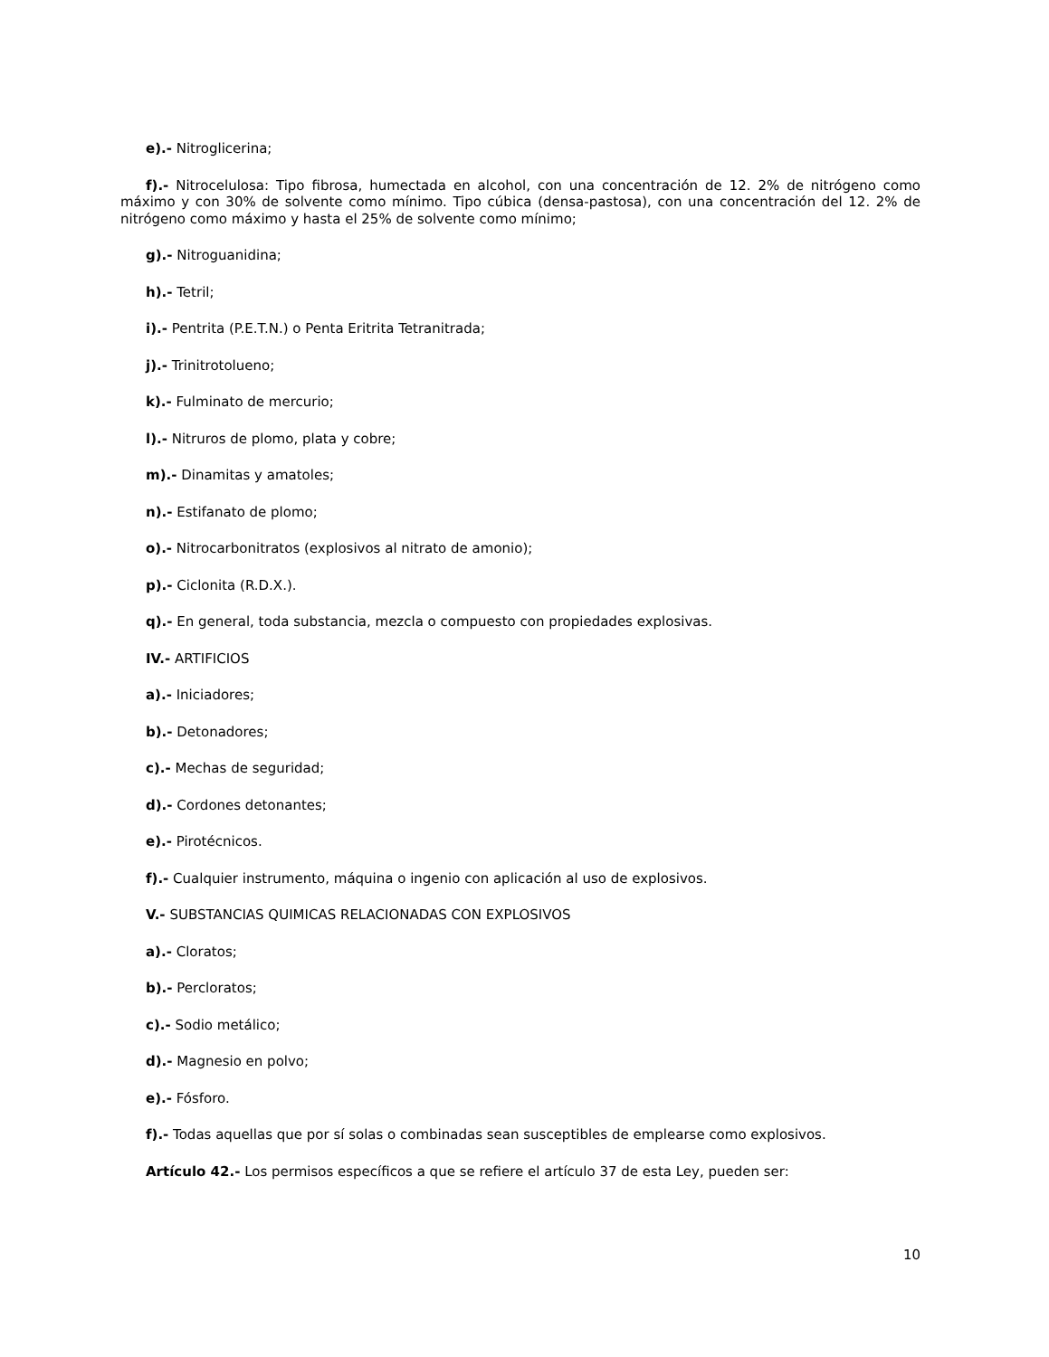e).- Nitroglicerina;
f).- Nitrocelulosa: Tipo fibrosa, humectada en alcohol, con una concentración de 12. 2% de nitrógeno como máximo y con 30% de solvente como mínimo. Tipo cúbica (densa-pastosa), con una concentración del 12. 2% de nitrógeno como máximo y hasta el 25% de solvente como mínimo;
g).- Nitroguanidina;
h).- Tetril;
i).- Pentrita (P.E.T.N.) o Penta Eritrita Tetranitrada;
j).- Trinitrotolueno;
k).- Fulminato de mercurio;
l).- Nitruros de plomo, plata y cobre;
m).- Dinamitas y amatoles;
n).- Estifanato de plomo;
o).- Nitrocarbonitratos (explosivos al nitrato de amonio);
p).- Ciclonita (R.D.X.).
q).- En general, toda substancia, mezcla o compuesto con propiedades explosivas.
IV.- ARTIFICIOS
a).- Iniciadores;
b).- Detonadores;
c).- Mechas de seguridad;
d).- Cordones detonantes;
e).- Pirotécnicos.
f).- Cualquier instrumento, máquina o ingenio con aplicación al uso de explosivos.
V.- SUBSTANCIAS QUIMICAS RELACIONADAS CON EXPLOSIVOS
a).- Cloratos;
b).- Percloratos;
c).- Sodio metálico;
d).- Magnesio en polvo;
e).- Fósforo.
f).- Todas aquellas que por sí solas o combinadas sean susceptibles de emplearse como explosivos.
Artículo 42.- Los permisos específicos a que se refiere el artículo 37 de esta Ley, pueden ser:
10